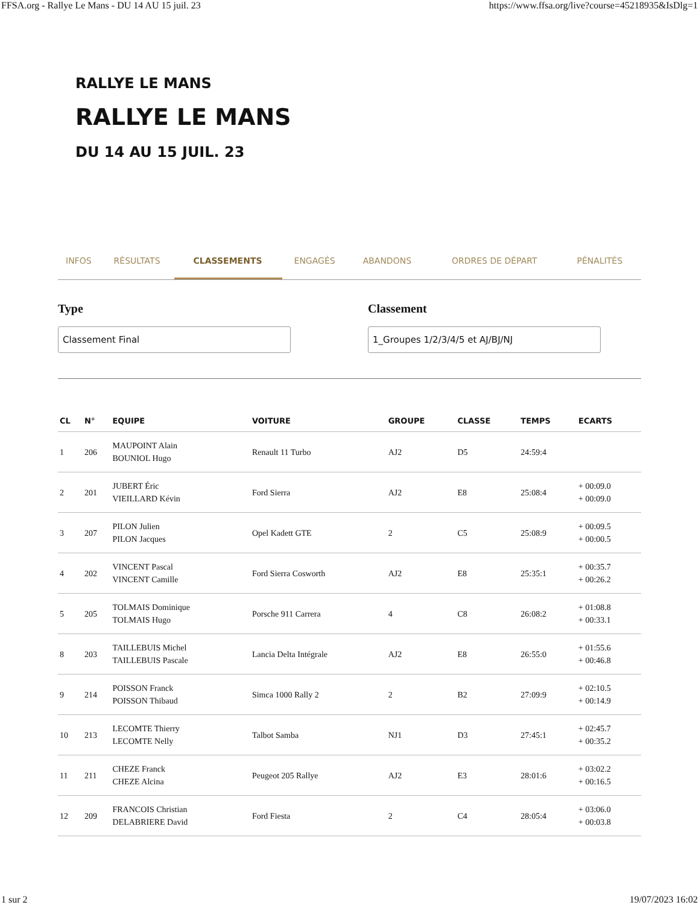FFSA.org - Rallye Le Mans - DU 14 AU 15 juil. 23 https://www.ffsa.org/live?course=45218935&IsDlg=1
RALLYE LE MANS
RALLYE LE MANS
DU 14 AU 15 JUIL. 23
INFOS RÉSULTATS CLASSEMENTS ENGAGÉS ABANDONS ORDRES DE DÉPART PÉNALITÉS
Type
Classement Final
Classement
1_Groupes 1/2/3/4/5 et AJ/BJ/NJ
| CL | N° | EQUIPE | VOITURE | GROUPE | CLASSE | TEMPS | ECARTS |
| --- | --- | --- | --- | --- | --- | --- | --- |
| 1 | 206 | MAUPOINT Alain BOUNIOL Hugo | Renault 11 Turbo | AJ2 | D5 | 24:59:4 | |
| 2 | 201 | JUBERT Éric VIEILLARD Kévin | Ford Sierra | AJ2 | E8 | 25:08:4 | + 00:09.0 + 00:09.0 |
| 3 | 207 | PILON Julien PILON Jacques | Opel Kadett GTE | 2 | C5 | 25:08:9 | + 00:09.5 + 00:00.5 |
| 4 | 202 | VINCENT Pascal VINCENT Camille | Ford Sierra Cosworth | AJ2 | E8 | 25:35:1 | + 00:35.7 + 00:26.2 |
| 5 | 205 | TOLMAIS Dominique TOLMAIS Hugo | Porsche 911 Carrera | 4 | C8 | 26:08:2 | + 01:08.8 + 00:33.1 |
| 8 | 203 | TAILLEBUIS Michel TAILLEBUIS Pascale | Lancia Delta Intégrale | AJ2 | E8 | 26:55:0 | + 01:55.6 + 00:46.8 |
| 9 | 214 | POISSON Franck POISSON Thibaud | Simca 1000 Rally 2 | 2 | B2 | 27:09:9 | + 02:10.5 + 00:14.9 |
| 10 | 213 | LECOMTE Thierry LECOMTE Nelly | Talbot Samba | NJ1 | D3 | 27:45:1 | + 02:45.7 + 00:35.2 |
| 11 | 211 | CHEZE Franck CHEZE Alcina | Peugeot 205 Rallye | AJ2 | E3 | 28:01:6 | + 03:02.2 + 00:16.5 |
| 12 | 209 | FRANCOIS Christian DELABRIERE David | Ford Fiesta | 2 | C4 | 28:05:4 | + 03:06.0 + 00:03.8 |
1 sur 2 19/07/2023 16:02